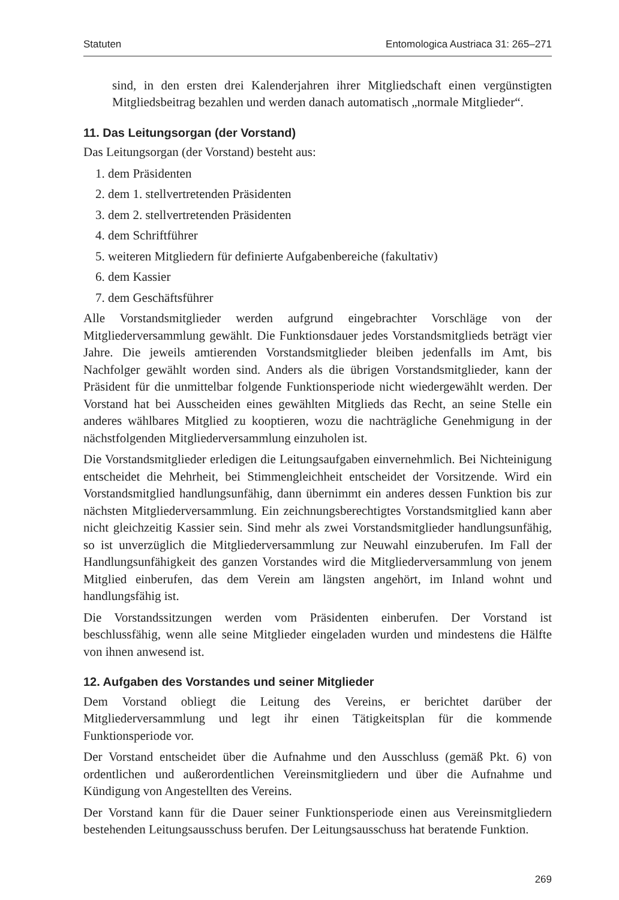Statuten Entomologica Austriaca 31: 265–271
sind, in den ersten drei Kalenderjahren ihrer Mitgliedschaft einen vergünstigten Mitgliedsbeitrag bezahlen und werden danach automatisch „normale Mitglieder“.
11. Das Leitungsorgan (der Vorstand)
Das Leitungsorgan (der Vorstand) besteht aus:
1. dem Präsidenten
2. dem 1. stellvertretenden Präsidenten
3. dem 2. stellvertretenden Präsidenten
4. dem Schriftführer
5. weiteren Mitgliedern für definierte Aufgabenbereiche (fakultativ)
6. dem Kassier
7. dem Geschäftsführer
Alle Vorstandsmitglieder werden aufgrund eingebrachter Vorschläge von der Mitgliederversammlung gewählt. Die Funktionsdauer jedes Vorstandsmitglieds beträgt vier Jahre. Die jeweils amtierenden Vorstandsmitglieder bleiben jedenfalls im Amt, bis Nachfolger gewählt worden sind. Anders als die übrigen Vorstandsmitglieder, kann der Präsident für die unmittelbar folgende Funktionsperiode nicht wiedergewählt werden. Der Vorstand hat bei Ausscheiden eines gewählten Mitglieds das Recht, an seine Stelle ein anderes wählbares Mitglied zu kooptieren, wozu die nachträgliche Genehmigung in der nächstfolgenden Mitgliederversammlung einzuholen ist.
Die Vorstandsmitglieder erledigen die Leitungsaufgaben einvernehmlich. Bei Nichteinigung entscheidet die Mehrheit, bei Stimmengleichheit entscheidet der Vorsitzende. Wird ein Vorstandsmitglied handlungsunfähig, dann übernimmt ein anderes dessen Funktion bis zur nächsten Mitgliederversammlung. Ein zeichnungsberechtigtes Vorstandsmitglied kann aber nicht gleichzeitig Kassier sein. Sind mehr als zwei Vorstandsmitglieder handlungsunfähig, so ist unverzüglich die Mitgliederversammlung zur Neuwahl einzuberufen. Im Fall der Handlungsunfähigkeit des ganzen Vorstandes wird die Mitgliederversammlung von jenem Mitglied einberufen, das dem Verein am längsten angehört, im Inland wohnt und handlungsfähig ist.
Die Vorstandssitzungen werden vom Präsidenten einberufen. Der Vorstand ist beschlussfähig, wenn alle seine Mitglieder eingeladen wurden und mindestens die Hälfte von ihnen anwesend ist.
12. Aufgaben des Vorstandes und seiner Mitglieder
Dem Vorstand obliegt die Leitung des Vereins, er berichtet darüber der Mitgliederversammlung und legt ihr einen Tätigkeitsplan für die kommende Funktionsperiode vor.
Der Vorstand entscheidet über die Aufnahme und den Ausschluss (gemäß Pkt. 6) von ordentlichen und außerordentlichen Vereinsmitgliedern und über die Aufnahme und Kündigung von Angestellten des Vereins.
Der Vorstand kann für die Dauer seiner Funktionsperiode einen aus Vereinsmitgliedern bestehenden Leitungsausschuss berufen. Der Leitungsausschuss hat beratende Funktion.
269